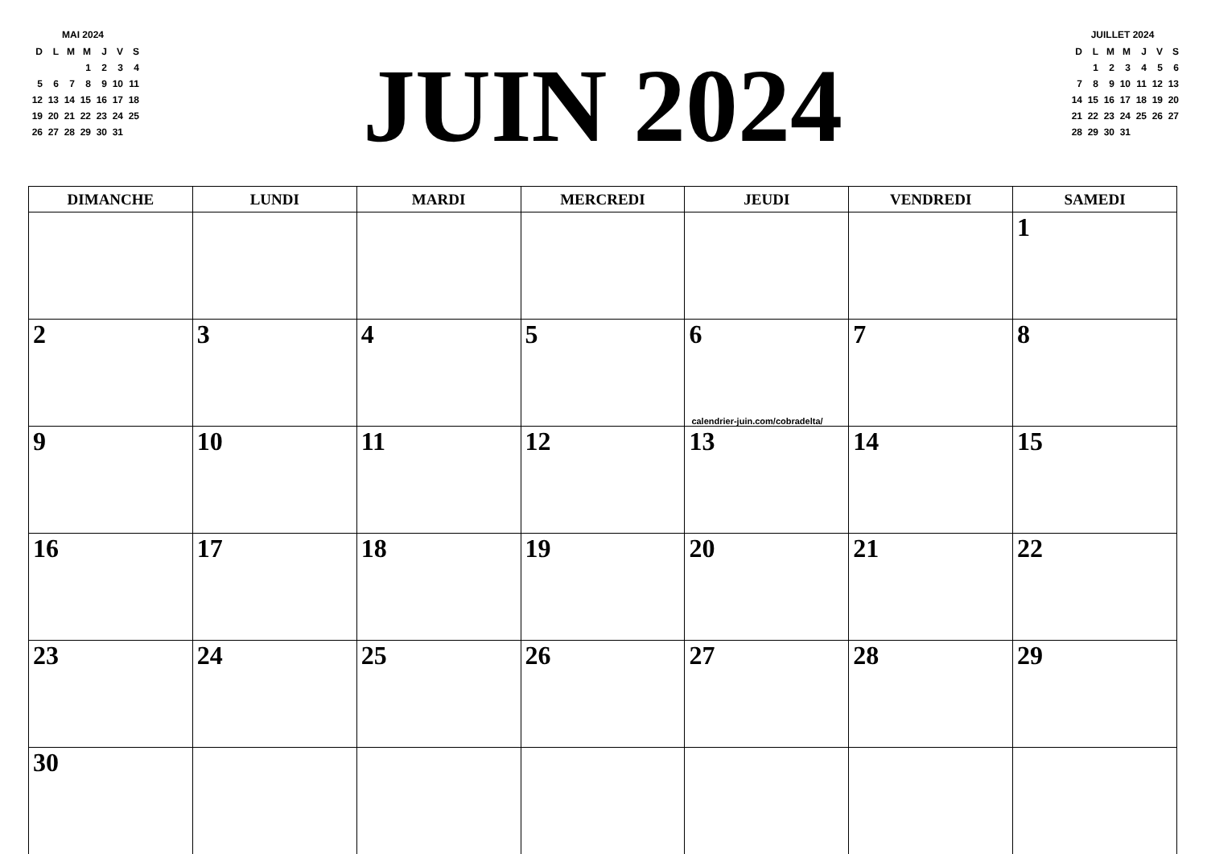MAI 2024
| D | L | M | M | J | V | S |
| --- | --- | --- | --- | --- | --- | --- |
| | | | 1 | 2 | 3 | 4 |
| 5 | 6 | 7 | 8 | 9 | 10 | 11 |
| 12 | 13 | 14 | 15 | 16 | 17 | 18 |
| 19 | 20 | 21 | 22 | 23 | 24 | 25 |
| 26 | 27 | 28 | 29 | 30 | 31 | |
JUIN 2024
JUILLET 2024
| D | L | M | M | J | V | S |
| --- | --- | --- | --- | --- | --- | --- |
| | 1 | 2 | 3 | 4 | 5 | 6 |
| 7 | 8 | 9 | 10 | 11 | 12 | 13 |
| 14 | 15 | 16 | 17 | 18 | 19 | 20 |
| 21 | 22 | 23 | 24 | 25 | 26 | 27 |
| 28 | 29 | 30 | 31 | | | |
| DIMANCHE | LUNDI | MARDI | MERCREDI | JEUDI | VENDREDI | SAMEDI |
| --- | --- | --- | --- | --- | --- | --- |
| | | | | | | 1 |
| 2 | 3 | 4 | 5 | 6 calendrier-juin.com/cobradelta/ | 7 | 8 |
| 9 | 10 | 11 | 12 | 13 | 14 | 15 |
| 16 | 17 | 18 | 19 | 20 | 21 | 22 |
| 23 | 24 | 25 | 26 | 27 | 28 | 29 |
| 30 | | | | | | |